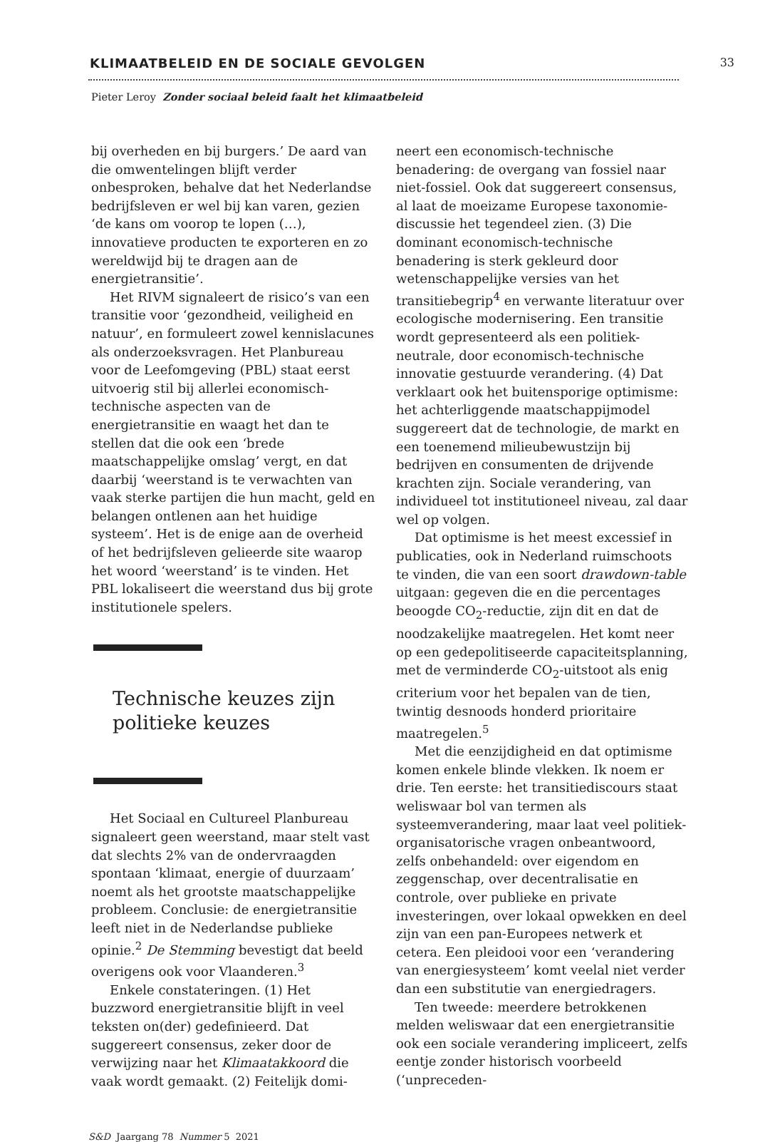KLIMAATBELEID EN DE SOCIALE GEVOLGEN
33
Pieter Leroy Zonder sociaal beleid faalt het klimaatbeleid
bij overheden en bij burgers.’ De aard van die omwentelingen blijft verder onbesproken, behalve dat het Nederlandse bedrijfsleven er wel bij kan varen, gezien ‘de kans om voorop te lopen (…), innovatieve producten te exporteren en zo wereldwijd bij te dragen aan de energietransitie’.
Het RIVM signaleert de risico’s van een transitie voor ‘gezondheid, veiligheid en natuur’, en formuleert zowel kennislacunes als onderzoeksvragen. Het Planbureau voor de Leefomgeving (PBL) staat eerst uitvoerig stil bij allerlei economisch-technische aspecten van de energietransitie en waagt het dan te stellen dat die ook een ‘brede maatschappelijke omslag’ vergt, en dat daarbij ‘weerstand is te verwachten van vaak sterke partijen die hun macht, geld en belangen ontlenen aan het huidige systeem’. Het is de enige aan de overheid of het bedrijfsleven gelieerde site waarop het woord ‘weerstand’ is te vinden. Het PBL lokaliseert die weerstand dus bij grote institutionele spelers.
Technische keuzes zijn politieke keuzes
Het Sociaal en Cultureel Planbureau signaleert geen weerstand, maar stelt vast dat slechts 2% van de ondervraagden spontaan ‘klimaat, energie of duurzaam’ noemt als het grootste maatschappelijke probleem. Conclusie: de energietransitie leeft niet in de Nederlandse publieke opinie.<sup>2</sup> De Stemming bevestigt dat beeld overigens ook voor Vlaanderen.<sup>3</sup>
Enkele constateringen. (1) Het buzzword energietransitie blijft in veel teksten on(der) gedefinieerd. Dat suggereert consensus, zeker door de verwijzing naar het Klimaatakkoord die vaak wordt gemaakt. (2) Feitelijk domi-
neert een economisch-technische benadering: de overgang van fossiel naar niet-fossiel. Ook dat suggereert consensus, al laat de moeizame Europese taxonomie-discussie het tegendeel zien. (3) Die dominant economisch-technische benadering is sterk gekleurd door wetenschappelijke versies van het transitiebegrip<sup>4</sup> en verwante literatuur over ecologische modernisering. Een transitie wordt gepresenteerd als een politiek-neutrale, door economisch-technische innovatie gestuurde verandering. (4) Dat verklaart ook het buitensporige optimisme: het achterliggende maatschappijmodel suggereert dat de technologie, de markt en een toenemend milieubewustzijn bij bedrijven en consumenten de drijvende krachten zijn. Sociale verandering, van individueel tot institutioneel niveau, zal daar wel op volgen.
Dat optimisme is het meest excessief in publicaties, ook in Nederland ruimschoots te vinden, die van een soort drawdown-table uitgaan: gegeven die en die percentages beoogde CO<sub>2</sub>-reductie, zijn dit en dat de noodzakelijke maatregelen. Het komt neer op een gedepolitiseerde capaciteitsplanning, met de verminderde CO<sub>2</sub>-uitstoot als enig criterium voor het bepalen van de tien, twintig desnoods honderd prioritaire maatregelen.<sup>5</sup>
Met die eenzijdigheid en dat optimisme komen enkele blinde vlekken. Ik noem er drie. Ten eerste: het transitiediscours staat weliswaar bol van termen als systeemverandering, maar laat veel politiek-organisatorische vragen onbeantwoord, zelfs onbehandeld: over eigendom en zeggenschap, over decentralisatie en controle, over publieke en private investeringen, over lokaal opwekken en deel zijn van een pan-Europees netwerk et cetera. Een pleidooi voor een ‘verandering van energiesysteem’ komt veelal niet verder dan een substitutie van energiedragers.
Ten tweede: meerdere betrokkenen melden weliswaar dat een energietransitie ook een sociale verandering impliceert, zelfs eentje zonder historisch voorbeeld (‘unpreceden-
S&D Jaargang 78 Nummer 5 2021